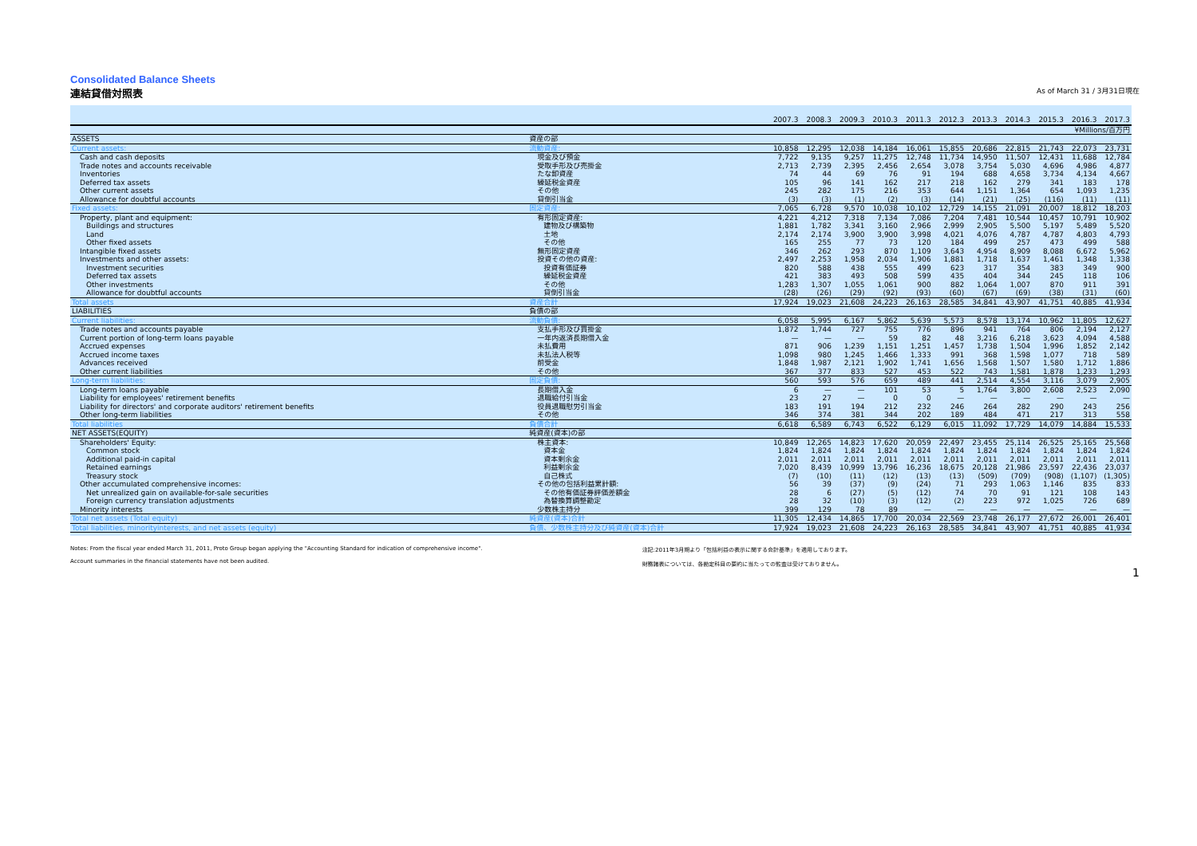Consolidated Balance Sheets
連結貸借対照表 As of March 31 / 3月31日現在
| | | 2007.3 | 2008.3 | 2009.3 | 2010.3 | 2011.3 | 2012.3 | 2013.3 | 2014.3 | 2015.3 | 2016.3 | 2017.3 |
| --- | --- | --- | --- | --- | --- | --- | --- | --- | --- | --- | --- | --- |
| | | ¥Millions/百万円 | | | | | | | | | | |
| ASSETS | 資産の部 | | | | | | | | | | | |
| Current assets: | 流動資産: | 10,858 | 12,295 | 12,038 | 14,184 | 16,061 | 15,855 | 20,686 | 22,815 | 21,743 | 22,073 | 23,731 |
| Cash and cash deposits | 現金及び預金 | 7,722 | 9,135 | 9,257 | 11,275 | 12,748 | 11,734 | 14,950 | 11,507 | 12,431 | 11,688 | 12,784 |
| Trade notes and accounts receivable | 受取手形及び売掛金 | 2,713 | 2,739 | 2,395 | 2,456 | 2,654 | 3,078 | 3,754 | 5,030 | 4,696 | 4,986 | 4,877 |
| Inventories | たな卸資産 | 74 | 44 | 69 | 76 | 91 | 194 | 688 | 4,658 | 3,734 | 4,134 | 4,667 |
| Deferred tax assets | 繰延税金資産 | 105 | 96 | 141 | 162 | 217 | 218 | 162 | 279 | 341 | 183 | 178 |
| Other current assets | その他 | 245 | 282 | 175 | 216 | 353 | 644 | 1,151 | 1,364 | 654 | 1,093 | 1,235 |
| Allowance for doubtful accounts | 貸倒引当金 | (3) | (3) | (1) | (2) | (3) | (14) | (21) | (25) | (116) | (11) | (11) |
| Fixed assets: | 固定資産: | 7,065 | 6,728 | 9,570 | 10,038 | 10,102 | 12,729 | 14,155 | 21,091 | 20,007 | 18,812 | 18,203 |
| Property, plant and equipment: | 有形固定資産: | 4,221 | 4,212 | 7,318 | 7,134 | 7,086 | 7,204 | 7,481 | 10,544 | 10,457 | 10,791 | 10,902 |
| Buildings and structures | 建物及び構築物 | 1,881 | 1,782 | 3,341 | 3,160 | 2,966 | 2,999 | 2,905 | 5,500 | 5,197 | 5,489 | 5,520 |
| Land | 土地 | 2,174 | 2,174 | 3,900 | 3,900 | 3,998 | 4,021 | 4,076 | 4,787 | 4,787 | 4,803 | 4,793 |
| Other fixed assets | その他 | 165 | 255 | 77 | 73 | 120 | 184 | 499 | 257 | 473 | 499 | 588 |
| Intangible fixed assets | 無形固定資産 | 346 | 262 | 293 | 870 | 1,109 | 3,643 | 4,954 | 8,909 | 8,088 | 6,672 | 5,962 |
| Investments and other assets: | 投資その他の資産: | 2,497 | 2,253 | 1,958 | 2,034 | 1,906 | 1,881 | 1,718 | 1,637 | 1,461 | 1,348 | 1,338 |
| Investment securities | 投資有価証券 | 820 | 588 | 438 | 555 | 499 | 623 | 317 | 354 | 383 | 349 | 900 |
| Deferred tax assets | 繰延税金資産 | 421 | 383 | 493 | 508 | 599 | 435 | 404 | 344 | 245 | 118 | 106 |
| Other investments | その他 | 1,283 | 1,307 | 1,055 | 1,061 | 900 | 882 | 1,064 | 1,007 | 870 | 911 | 391 |
| Allowance for doubtful accounts | 貸倒引当金 | (28) | (26) | (29) | (92) | (93) | (60) | (67) | (69) | (38) | (31) | (60) |
| Total assets | 資産合計 | 17,924 | 19,023 | 21,608 | 24,223 | 26,163 | 28,585 | 34,841 | 43,907 | 41,751 | 40,885 | 41,934 |
| LIABILITIES | 負債の部 | | | | | | | | | | | |
| Current liabilities: | 流動負債: | 6,058 | 5,995 | 6,167 | 5,862 | 5,639 | 5,573 | 8,578 | 13,174 | 10,962 | 11,805 | 12,627 |
| Trade notes and accounts payable | 支払手形及び買掛金 | 1,872 | 1,744 | 727 | 755 | 776 | 896 | 941 | 764 | 806 | 2,194 | 2,127 |
| Current portion of long-term loans payable | 一年内返済長期借入金 | — | — | — | 59 | 82 | 48 | 3,216 | 6,218 | 3,623 | 4,094 | 4,588 |
| Accrued expenses | 未払費用 | 871 | 906 | 1,239 | 1,151 | 1,251 | 1,457 | 1,738 | 1,504 | 1,996 | 1,852 | 2,142 |
| Accrued income taxes | 未払法人税等 | 1,098 | 980 | 1,245 | 1,466 | 1,333 | 991 | 368 | 1,598 | 1,077 | 718 | 589 |
| Advances received | 前受金 | 1,848 | 1,987 | 2,121 | 1,902 | 1,741 | 1,656 | 1,568 | 1,507 | 1,580 | 1,712 | 1,886 |
| Other current liabilities | その他 | 367 | 377 | 833 | 527 | 453 | 522 | 743 | 1,581 | 1,878 | 1,233 | 1,293 |
| Long-term liabilities: | 固定負債: | 560 | 593 | 576 | 659 | 489 | 441 | 2,514 | 4,554 | 3,116 | 3,079 | 2,905 |
| Long-term loans payable | 長期借入金 | 6 | — | — | 101 | 53 | 5 | 1,764 | 3,800 | 2,608 | 2,523 | 2,090 |
| Liability for employees' retirement benefits | 退職給付引当金 | 23 | 27 | — | 0 | 0 | — | — | — | — | — | — |
| Liability for directors' and corporate auditors' retirement benefits | 役員退職慰労引当金 | 183 | 191 | 194 | 212 | 232 | 246 | 264 | 282 | 290 | 243 | 256 |
| Other long-term liabilities | その他 | 346 | 374 | 381 | 344 | 202 | 189 | 484 | 471 | 217 | 313 | 558 |
| Total liabilities | 負債合計 | 6,618 | 6,589 | 6,743 | 6,522 | 6,129 | 6,015 | 11,092 | 17,729 | 14,079 | 14,884 | 15,533 |
| NET ASSETS(EQUITY) | 純資産(資本)の部 | | | | | | | | | | | |
| Shareholders' Equity: | 株主資本: | 10,849 | 12,265 | 14,823 | 17,620 | 20,059 | 22,497 | 23,455 | 25,114 | 26,525 | 25,165 | 25,568 |
| Common stock | 資本金 | 1,824 | 1,824 | 1,824 | 1,824 | 1,824 | 1,824 | 1,824 | 1,824 | 1,824 | 1,824 | 1,824 |
| Additional paid-in capital | 資本剰余金 | 2,011 | 2,011 | 2,011 | 2,011 | 2,011 | 2,011 | 2,011 | 2,011 | 2,011 | 2,011 | 2,011 |
| Retained earnings | 利益剰余金 | 7,020 | 8,439 | 10,999 | 13,796 | 16,236 | 18,675 | 20,128 | 21,986 | 23,597 | 22,436 | 23,037 |
| Treasury stock | 自己株式 | (7) | (10) | (11) | (12) | (13) | (13) | (509) | (709) | (908) | (1,107) | (1,305) |
| Other accumulated comprehensive incomes: | その他の包括利益累計額: | 56 | 39 | (37) | (9) | (24) | 71 | 293 | 1,063 | 1,146 | 835 | 833 |
| Net unrealized gain on available-for-sale securities | その他有価証券評価差額金 | 28 | 6 | (27) | (5) | (12) | 74 | 70 | 91 | 121 | 108 | 143 |
| Foreign currency translation adjustments | 為替換算調整勘定 | 28 | 32 | (10) | (3) | (12) | (2) | 223 | 972 | 1,025 | 726 | 689 |
| Minority interests | 少数株主持分 | 399 | 129 | 78 | 89 | — | — | — | — | — | — | — |
| Total net assets (Total equity) | 純資産(資本)合計 | 11,305 | 12,434 | 14,865 | 17,700 | 20,034 | 22,569 | 23,748 | 26,177 | 27,672 | 26,001 | 26,401 |
| Total liabilities, minorityinterests, and net assets (equity) | 負債、少数株主持分及び純資産(資本)合計 | 17,924 | 19,023 | 21,608 | 24,223 | 26,163 | 28,585 | 34,841 | 43,907 | 41,751 | 40,885 | 41,934 |
Notes: From the fiscal year ended March 31, 2011, Proto Group began applying the "Accounting Standard for indication of comprehensive income".
Account summaries in the financial statements have not been audited.
注記:2011年3月期より「包括利益の表示に関する会計基準」を適用しております。
財務諸表については、各勘定科目の要約に当たっての監査は受けておりません。
1